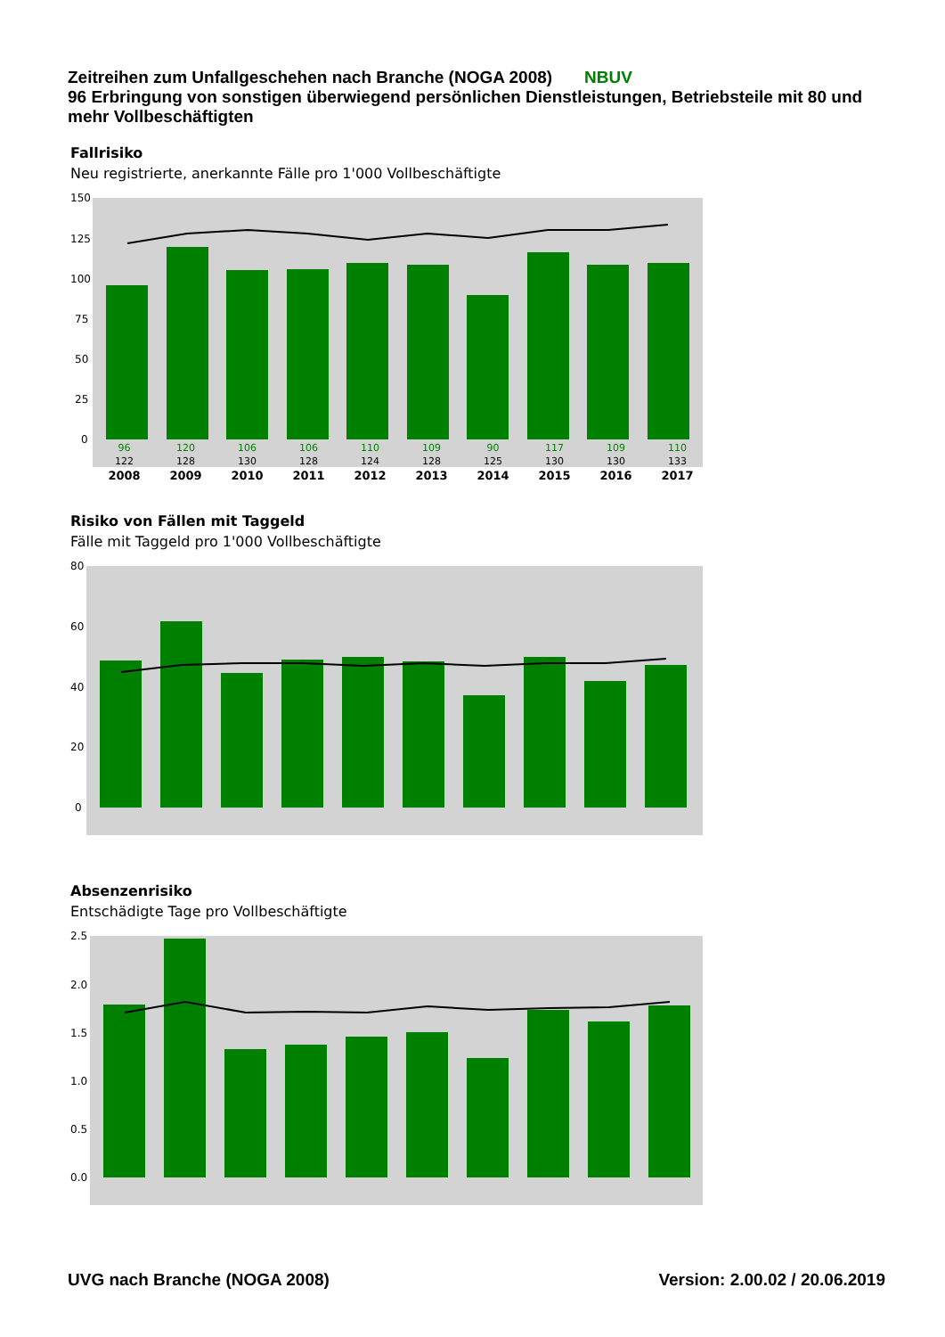Zeitreihen zum Unfallgeschehen nach Branche (NOGA 2008) NBUV
96 Erbringung von sonstigen überwiegend persönlichen Dienstleistungen, Betriebsteile mit 80 und mehr Vollbeschäftigten
Fallrisiko
Neu registrierte, anerkannte Fälle pro 1'000 Vollbeschäftigte
150
125
100
75
50
25
0
| 96 | 120 | 106 | 106 | 110 | 109 | 90 | 117 | 109 | 110 |
| 122 | 128 | 130 | 128 | 124 | 128 | 125 | 130 | 130 | 133 |
| 2008 | 2009 | 2010 | 2011 | 2012 | 2013 | 2014 | 2015 | 2016 | 2017 |
Risiko von Fällen mit Taggeld
Fälle mit Taggeld pro 1'000 Vollbeschäftigte
80
60
40
20
0
Absenzenrisiko
Entschädigte Tage pro Vollbeschäftigte
2.5
2.0
1.5
1.0
0.5
0.0
UVG nach Branche (NOGA 2008) Version: 2.00.02 / 20.06.2019